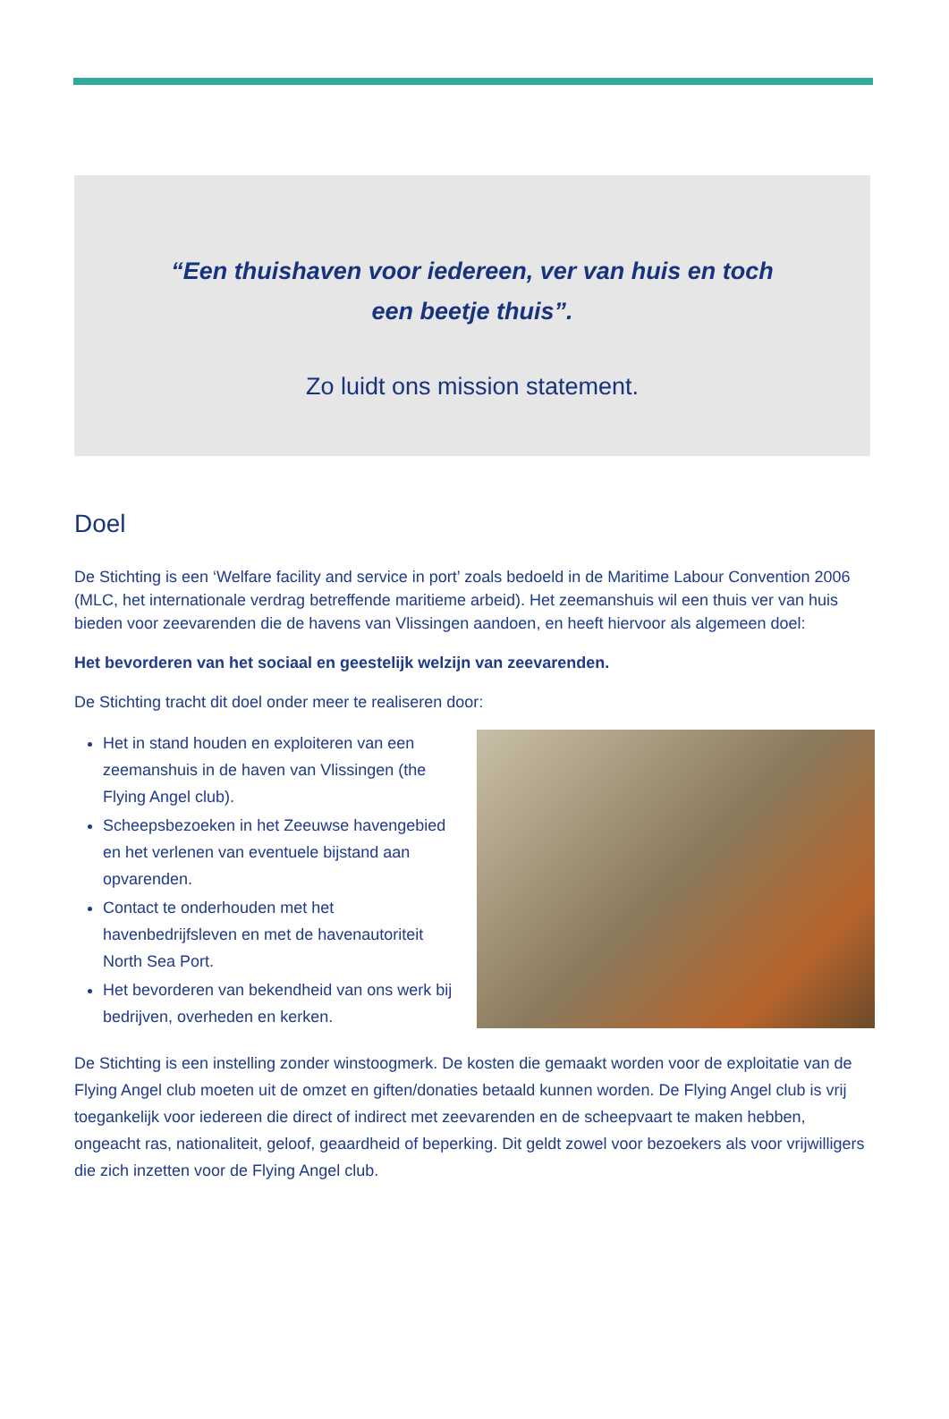“Een thuishaven voor iedereen, ver van huis en toch
een beetje thuis”.
Zo luidt ons mission statement.
Doel
De Stichting is een ‘Welfare facility and service in port’ zoals bedoeld in de Maritime Labour Convention 2006 (MLC, het internationale verdrag betreffende maritieme arbeid). Het zeemanshuis wil een thuis ver van huis bieden voor zeevarenden die de havens van Vlissingen aandoen, en heeft hiervoor als algemeen doel:
Het bevorderen van het sociaal en geestelijk welzijn van zeevarenden.
De Stichting tracht dit doel onder meer te realiseren door:
Het in stand houden en exploiteren van een zeemanshuis in de haven van Vlissingen (the Flying Angel club).
Scheepsbezoeken in het Zeeuwse havengebied en het verlenen van eventuele bijstand aan opvarenden.
Contact te onderhouden met het havenbedrijfsleven en met de havenautoriteit North Sea Port.
Het bevorderen van bekendheid van ons werk bij bedrijven, overheden en kerken.
De Stichting is een instelling zonder winstoogmerk. De kosten die gemaakt worden voor de exploitatie van de Flying Angel club moeten uit de omzet en giften/donaties betaald kunnen worden. De Flying Angel club is vrij toegankelijk voor iedereen die direct of indirect met zeevarenden en de scheepvaart te maken hebben, ongeacht ras, nationaliteit, geloof, geaardheid of beperking. Dit geldt zowel voor bezoekers als voor vrijwilligers die zich inzetten voor de Flying Angel club.